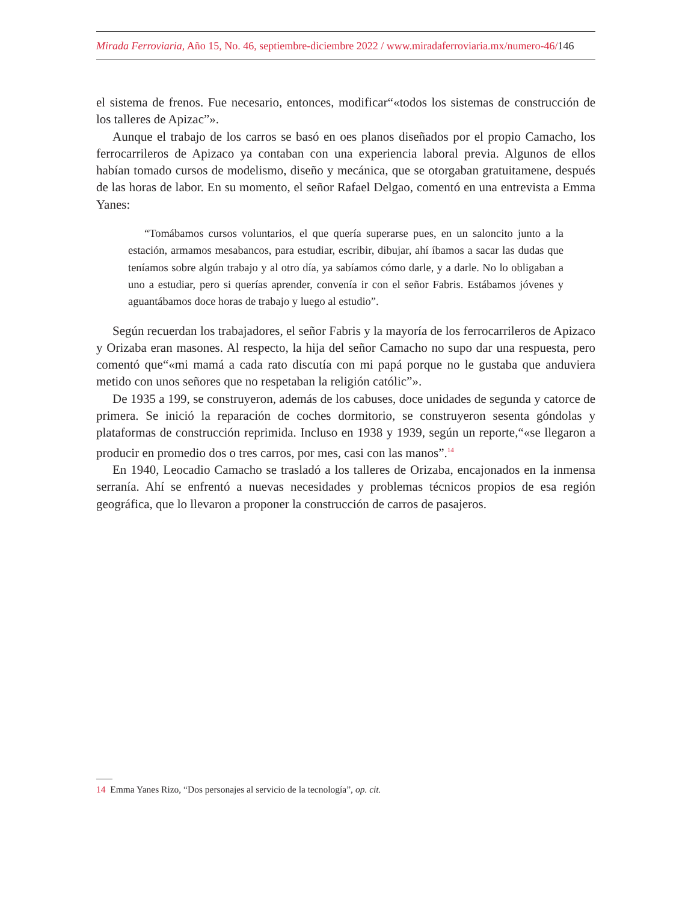Mirada Ferroviaria, Año 15, No. 46, septiembre-diciembre 2022 / www.miradaferroviaria.mx/numero-46/146
el sistema de frenos. Fue necesario, entonces, modificar“«todos los sistemas de construcción de los talleres de Apizac”».
Aunque el trabajo de los carros se basó en oes planos diseñados por el propio Camacho, los ferrocarrileros de Apizaco ya contaban con una experiencia laboral previa. Algunos de ellos habían tomado cursos de modelismo, diseño y mecánica, que se otorgaban gratuitamene, después de las horas de labor. En su momento, el señor Rafael Delgao, comentó en una entrevista a Emma Yanes:
“Tomábamos cursos voluntarios, el que quería superarse pues, en un saloncito junto a la estación, armamos mesabancos, para estudiar, escribir, dibujar, ahí íbamos a sacar las dudas que teníamos sobre algún trabajo y al otro día, ya sabíamos cómo darle, y a darle. No lo obligaban a uno a estudiar, pero si querías aprender, convenía ir con el señor Fabris. Estábamos jóvenes y aguantábamos doce horas de trabajo y luego al estudio”.
Según recuerdan los trabajadores, el señor Fabris y la mayoría de los ferrocarrileros de Apizaco y Orizaba eran masones. Al respecto, la hija del señor Camacho no supo dar una respuesta, pero comentó que“«mi mamá a cada rato discutía con mi papá porque no le gustaba que anduviera metido con unos señores que no respetaban la religión católic”».
De 1935 a 199, se construyeron, además de los cabuses, doce unidades de segunda y catorce de primera. Se inició la reparación de coches dormitorio, se construyeron sesenta góndolas y plataformas de construcción reprimida. Incluso en 1938 y 1939, según un reporte,“«se llegaron a producir en promedio dos o tres carros, por mes, casi con las manos”.<sup>14</sup>
En 1940, Leocadio Camacho se trasladó a los talleres de Orizaba, encajonados en la inmensa serranía. Ahí se enfrentó a nuevas necesidades y problemas técnicos propios de esa región geográfica, que lo llevaron a proponer la construcción de carros de pasajeros.
14 Emma Yanes Rizo, “Dos personajes al servicio de la tecnología”, op. cit.